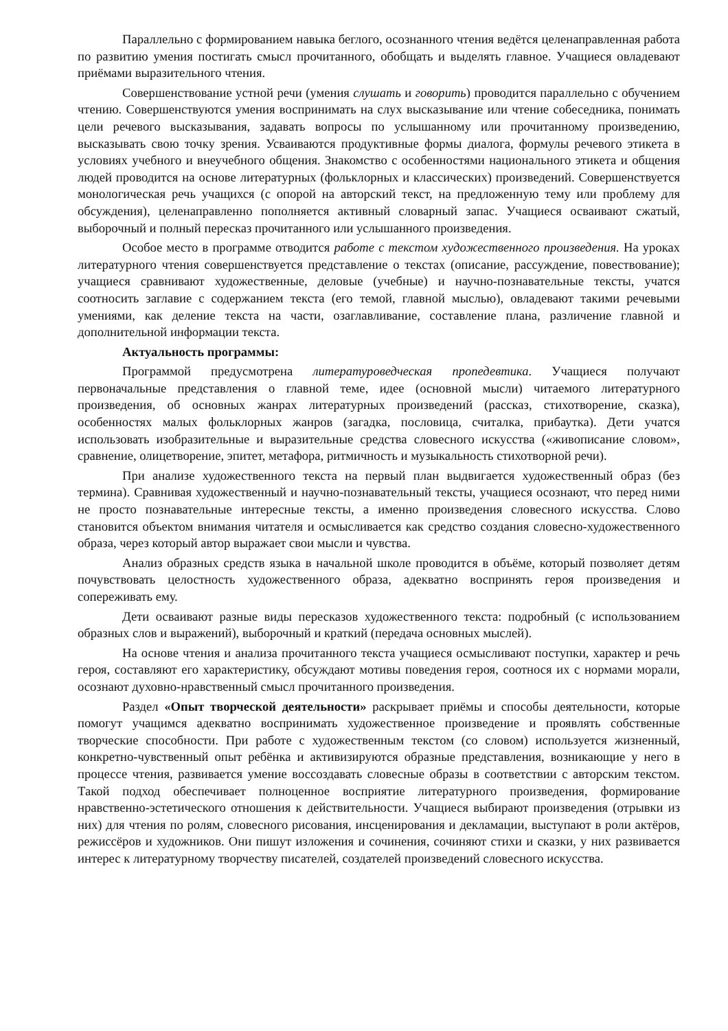Параллельно с формированием навыка беглого, осознанного чтения ведётся целенаправленная работа по развитию умения постигать смысл прочитанного, обобщать и выделять главное. Учащиеся овладевают приёмами выразительного чтения.
Совершенствование устной речи (умения слушать и говорить) проводится параллельно с обучением чтению. Совершенствуются умения воспринимать на слух высказывание или чтение собеседника, понимать цели речевого высказывания, задавать вопросы по услышанному или прочитанному произведению, высказывать свою точку зрения. Усваиваются продуктивные формы диалога, формулы речевого этикета в условиях учебного и внеучебного общения. Знакомство с особенностями национального этикета и общения людей проводится на основе литературных (фольклорных и классических) произведений. Совершенствуется монологическая речь учащихся (с опорой на авторский текст, на предложенную тему или проблему для обсуждения), целенаправленно пополняется активный словарный запас. Учащиеся осваивают сжатый, выборочный и полный пересказ прочитанного или услышанного произведения.
Особое место в программе отводится работе с текстом художественного произведения. На уроках литературного чтения совершенствуется представление о текстах (описание, рассуждение, повествование); учащиеся сравнивают художественные, деловые (учебные) и научно-познавательные тексты, учатся соотносить заглавие с содержанием текста (его темой, главной мыслью), овладевают такими речевыми умениями, как деление текста на части, озаглавливание, составление плана, различение главной и дополнительной информации текста.
Актуальность программы:
Программой предусмотрена литературоведческая пропедевтика. Учащиеся получают первоначальные представления о главной теме, идее (основной мысли) читаемого литературного произведения, об основных жанрах литературных произведений (рассказ, стихотворение, сказка), особенностях малых фольклорных жанров (загадка, пословица, считалка, прибаутка). Дети учатся использовать изобразительные и выразительные средства словесного искусства («живописание словом», сравнение, олицетворение, эпитет, метафора, ритмичность и музыкальность стихотворной речи).
При анализе художественного текста на первый план выдвигается художественный образ (без термина). Сравнивая художественный и научно-познавательный тексты, учащиеся осознают, что перед ними не просто познавательные интересные тексты, а именно произведения словесного искусства. Слово становится объектом внимания читателя и осмысливается как средство создания словесно-художественного образа, через который автор выражает свои мысли и чувства.
Анализ образных средств языка в начальной школе проводится в объёме, который позволяет детям почувствовать целостность художественного образа, адекватно воспринять героя произведения и сопереживать ему.
Дети осваивают разные виды пересказов художественного текста: подробный (с использованием образных слов и выражений), выборочный и краткий (передача основных мыслей).
На основе чтения и анализа прочитанного текста учащиеся осмысливают поступки, характер и речь героя, составляют его характеристику, обсуждают мотивы поведения героя, соотнося их с нормами морали, осознают духовно-нравственный смысл прочитанного произведения.
Раздел «Опыт творческой деятельности» раскрывает приёмы и способы деятельности, которые помогут учащимся адекватно воспринимать художественное произведение и проявлять собственные творческие способности. При работе с художественным текстом (со словом) используется жизненный, конкретно-чувственный опыт ребёнка и активизируются образные представления, возникающие у него в процессе чтения, развивается умение воссоздавать словесные образы в соответствии с авторским текстом. Такой подход обеспечивает полноценное восприятие литературного произведения, формирование нравственно-эстетического отношения к действительности. Учащиеся выбирают произведения (отрывки из них) для чтения по ролям, словесного рисования, инсценирования и декламации, выступают в роли актёров, режиссёров и художников. Они пишут изложения и сочинения, сочиняют стихи и сказки, у них развивается интерес к литературному творчеству писателей, создателей произведений словесного искусства.